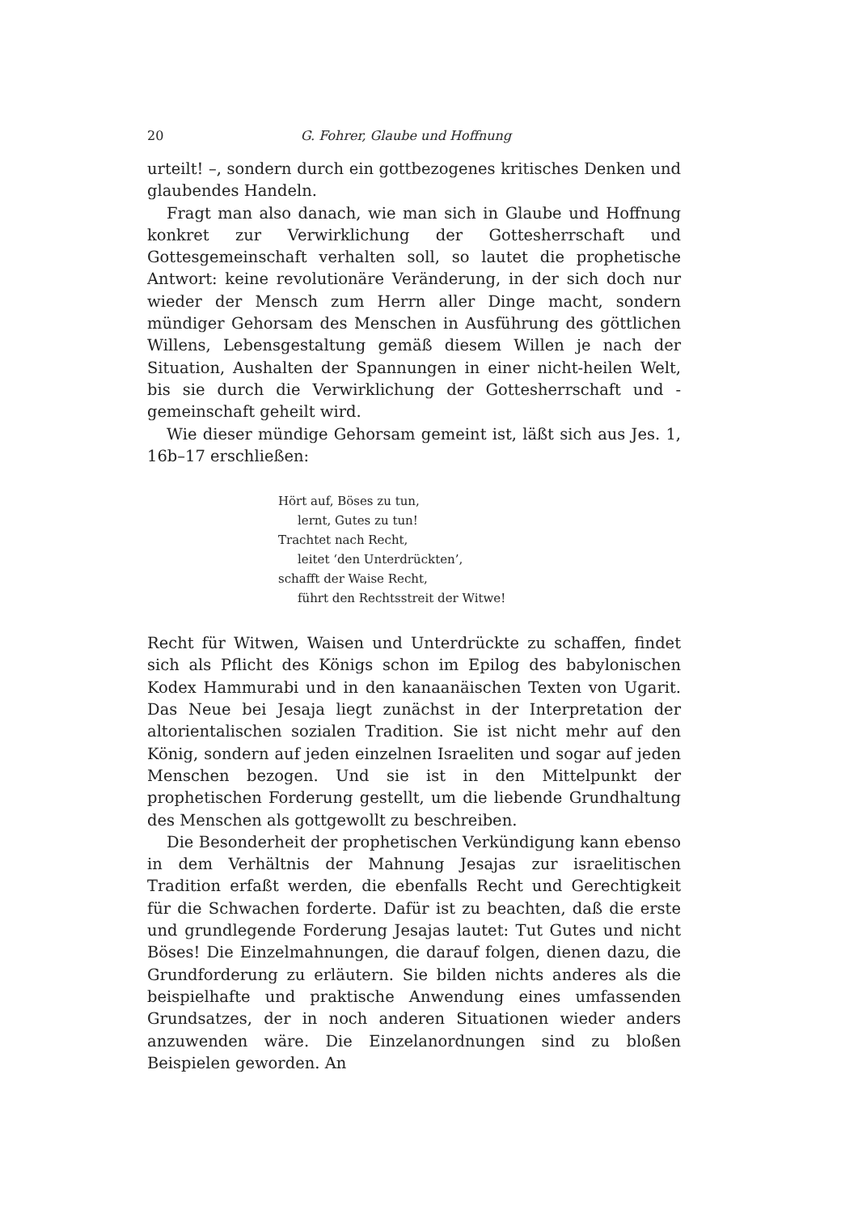20 G. Fohrer, Glaube und Hoffnung
urteilt! –, sondern durch ein gottbezogenes kritisches Denken und glaubendes Handeln.
Fragt man also danach, wie man sich in Glaube und Hoffnung konkret zur Verwirklichung der Gottesherrschaft und Gottesgemeinschaft verhalten soll, so lautet die prophetische Antwort: keine revolutionäre Veränderung, in der sich doch nur wieder der Mensch zum Herrn aller Dinge macht, sondern mündiger Gehorsam des Menschen in Ausführung des göttlichen Willens, Lebensgestaltung gemäß diesem Willen je nach der Situation, Aushalten der Spannungen in einer nicht-heilen Welt, bis sie durch die Verwirklichung der Gottesherrschaft und -gemeinschaft geheilt wird.
Wie dieser mündige Gehorsam gemeint ist, läßt sich aus Jes. 1, 16b–17 erschließen:
Hört auf, Böses zu tun,
lernt, Gutes zu tun!
Trachtet nach Recht,
leitet ‘den Unterdrückten’,
schafft der Waise Recht,
führt den Rechtsstreit der Witwe!
Recht für Witwen, Waisen und Unterdrückte zu schaffen, findet sich als Pflicht des Königs schon im Epilog des babylonischen Kodex Hammurabi und in den kanaanäischen Texten von Ugarit. Das Neue bei Jesaja liegt zunächst in der Interpretation der altorientalischen sozialen Tradition. Sie ist nicht mehr auf den König, sondern auf jeden einzelnen Israeliten und sogar auf jeden Menschen bezogen. Und sie ist in den Mittelpunkt der prophetischen Forderung gestellt, um die liebende Grundhaltung des Menschen als gottgewollt zu beschreiben.
Die Besonderheit der prophetischen Verkündigung kann ebenso in dem Verhältnis der Mahnung Jesajas zur israelitischen Tradition erfaßt werden, die ebenfalls Recht und Gerechtigkeit für die Schwachen forderte. Dafür ist zu beachten, daß die erste und grundlegende Forderung Jesajas lautet: Tut Gutes und nicht Böses! Die Einzelmahnungen, die darauf folgen, dienen dazu, die Grundforderung zu erläutern. Sie bilden nichts anderes als die beispielhafte und praktische Anwendung eines umfassenden Grundsatzes, der in noch anderen Situationen wieder anders anzuwenden wäre. Die Einzelanordnungen sind zu bloßen Beispielen geworden. An